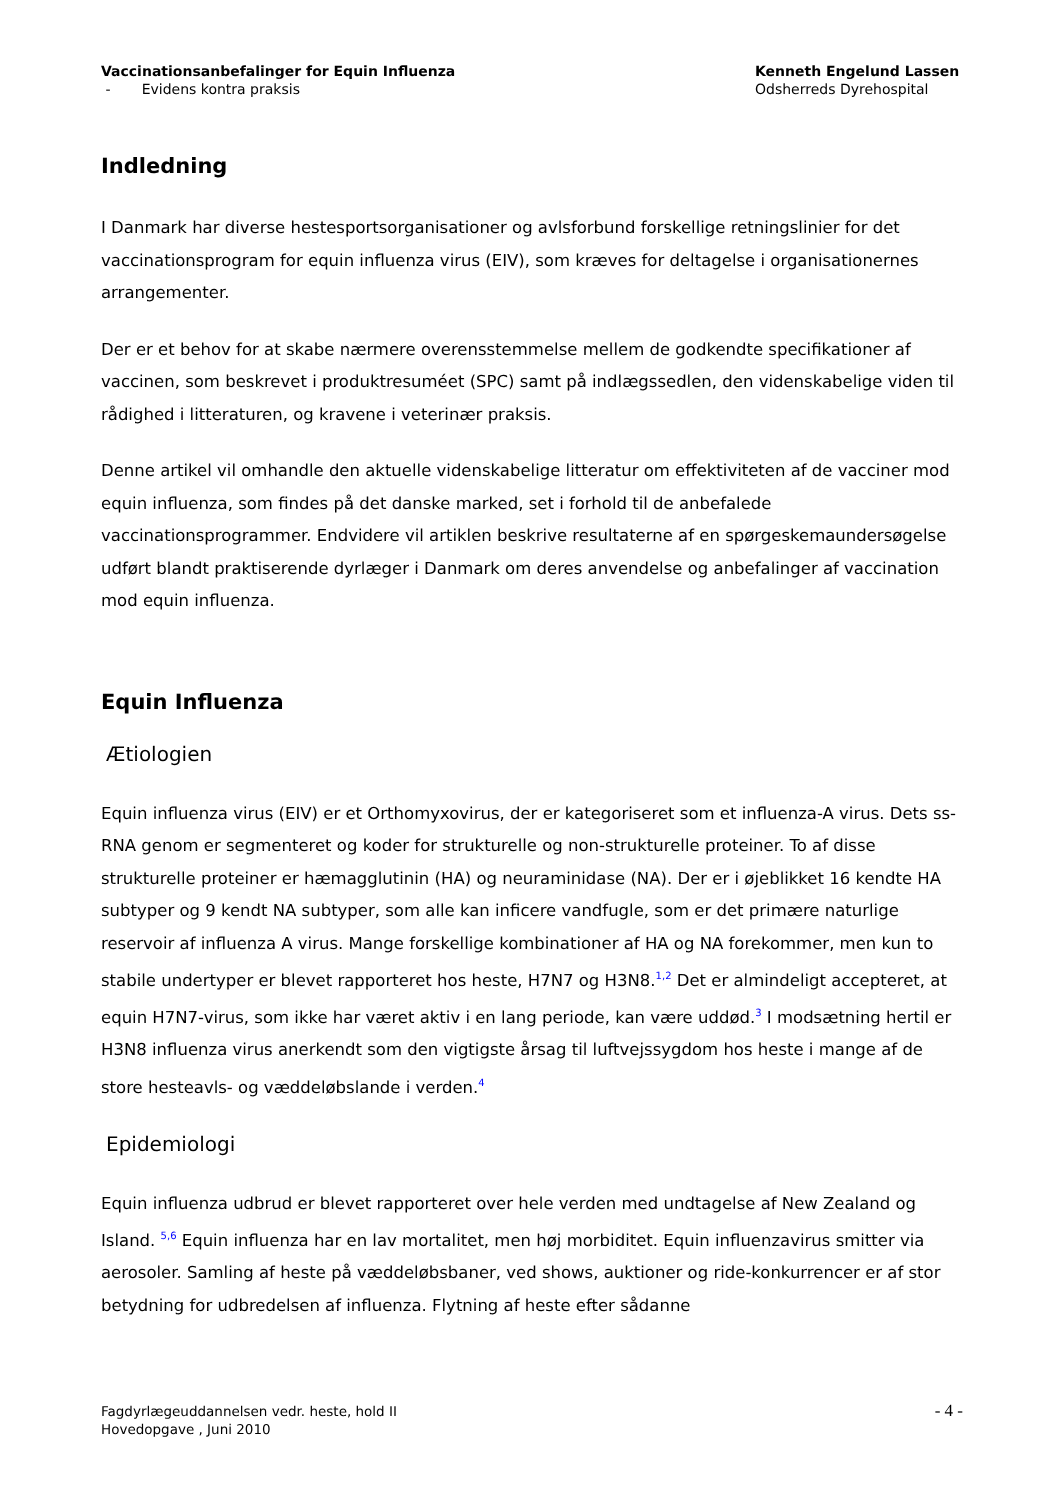Vaccinationsanbefalinger for Equin Influenza
- Evidens kontra praksis
Kenneth Engelund Lassen
Odsherreds Dyrehospital
Indledning
I Danmark har diverse hestesportsorganisationer og avlsforbund forskellige retningslinier for det vaccinationsprogram for equin influenza virus (EIV), som kræves for deltagelse i organisationernes arrangementer.
Der er et behov for at skabe nærmere overensstemmelse mellem de godkendte specifikationer af vaccinen, som beskrevet i produktresuméet (SPC) samt på indlægssedlen, den videnskabelige viden til rådighed i litteraturen, og kravene i veterinær praksis.
Denne artikel vil omhandle den aktuelle videnskabelige litteratur om effektiviteten af de vacciner mod equin influenza, som findes på det danske marked, set i forhold til de anbefalede vaccinationsprogrammer. Endvidere vil artiklen beskrive resultaterne af en spørgeskemaundersøgelse udført blandt praktiserende dyrlæger i Danmark om deres anvendelse og anbefalinger af vaccination mod equin influenza.
Equin Influenza
Ætiologien
Equin influenza virus (EIV) er et Orthomyxovirus, der er kategoriseret som et influenza-A virus. Dets ss-RNA genom er segmenteret og koder for strukturelle og non-strukturelle proteiner. To af disse strukturelle proteiner er hæmagglutinin (HA) og neuraminidase (NA). Der er i øjeblikket 16 kendte HA subtyper og 9 kendt NA subtyper, som alle kan inficere vandfugle, som er det primære naturlige reservoir af influenza A virus. Mange forskellige kombinationer af HA og NA forekommer, men kun to stabile undertyper er blevet rapporteret hos heste, H7N7 og H3N8.<sup>1,2</sup> Det er almindeligt accepteret, at equin H7N7-virus, som ikke har været aktiv i en lang periode, kan være uddød.<sup>3</sup> I modsætning hertil er H3N8 influenza virus anerkendt som den vigtigste årsag til luftvejssygdom hos heste i mange af de store hesteavls- og væddeløbslande i verden.<sup>4</sup>
Epidemiologi
Equin influenza udbrud er blevet rapporteret over hele verden med undtagelse af New Zealand og Island. <sup>5,6</sup> Equin influenza har en lav mortalitet, men høj morbiditet. Equin influenzavirus smitter via aerosoler. Samling af heste på væddeløbsbaner, ved shows, auktioner og ride-konkurrencer er af stor betydning for udbredelsen af influenza. Flytning af heste efter sådanne
Fagdyrlægeuddannelsen vedr. heste, hold II
Hovedopgave , Juni 2010
- 4 -